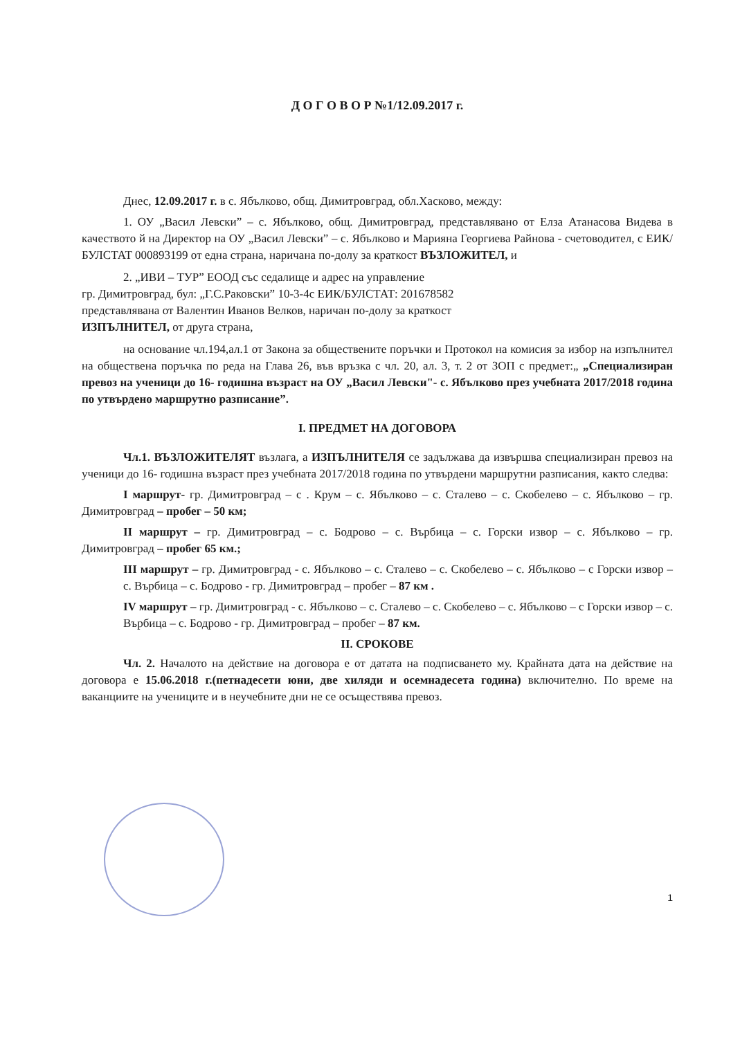Д О Г О В О Р №1/12.09.2017 г.
Днес, 12.09.2017 г. в с. Ябълково, общ. Димитровград, обл.Хасково, между:
1. ОУ „Васил Левски” – с. Ябълково, общ. Димитровград, представлявано от Елза Атанасова Видева в качеството й на Директор на ОУ „Васил Левски” – с. Ябълково и Марияна Георгиева Райнова - счетоводител, с ЕИК/БУЛСТАТ 000893199 от една страна, наричана по-долу за краткост ВЪЗЛОЖИТЕЛ, и
2. „ИВИ – ТУР” ЕООД със седалище и адрес на управление
гр. Димитровград, бул: „Г.С.Раковски” 10-3-4с ЕИК/БУЛСТАТ: 201678582
представлявана от Валентин Иванов Велков, наричан по-долу за краткост
ИЗПЪЛНИТЕЛ, от друга страна,
на основание чл.194,ал.1 от Закона за обществените поръчки и Протокол на комисия за избор на изпълнител на обществена поръчка по реда на Глава 26, във връзка с чл. 20, ал. 3, т. 2 от ЗОП с предмет:„ „Специализиран превоз на ученици до 16- годишна възраст на ОУ „Васил Левски"- с. Ябълково през учебната 2017/2018 година по утвърдено маршрутно разписание”.
I. ПРЕДМЕТ НА ДОГОВОРА
Чл.1. ВЪЗЛОЖИТЕЛЯТ възлага, а ИЗПЪЛНИТЕЛЯ се задължава да извършва специализиран превоз на ученици до 16- годишна възраст през учебната 2017/2018 година по утвърдени маршрутни разписания, както следва:
I маршрут- гр. Димитровград – с . Крум – с. Ябълково – с. Сталево – с. Скобелево – с. Ябълково – гр. Димитровград – пробег – 50 км;
II маршрут – гр. Димитровград – с. Бодрово – с. Върбица – с. Горски извор – с. Ябълково – гр. Димитровград – пробег 65 км.;
III маршрут – гр. Димитровград - с. Ябълково – с. Сталево – с. Скобелево – с. Ябълково – с Горски извор – с. Върбица – с. Бодрово - гр. Димитровград – пробег – 87 км .
IV маршрут – гр. Димитровград - с. Ябълково – с. Сталево – с. Скобелево – с. Ябълково – с Горски извор – с. Върбица – с. Бодрово - гр. Димитровград – пробег – 87 км.
II. СРОКОВЕ
Чл. 2. Началото на действие на договора е от датата на подписването му. Крайната дата на действие на договора е 15.06.2018 г.(петнадесети юни, две хиляди и осемнадесета година) включително. По време на ваканциите на учениците и в неучебните дни не се осъществява превоз.
1